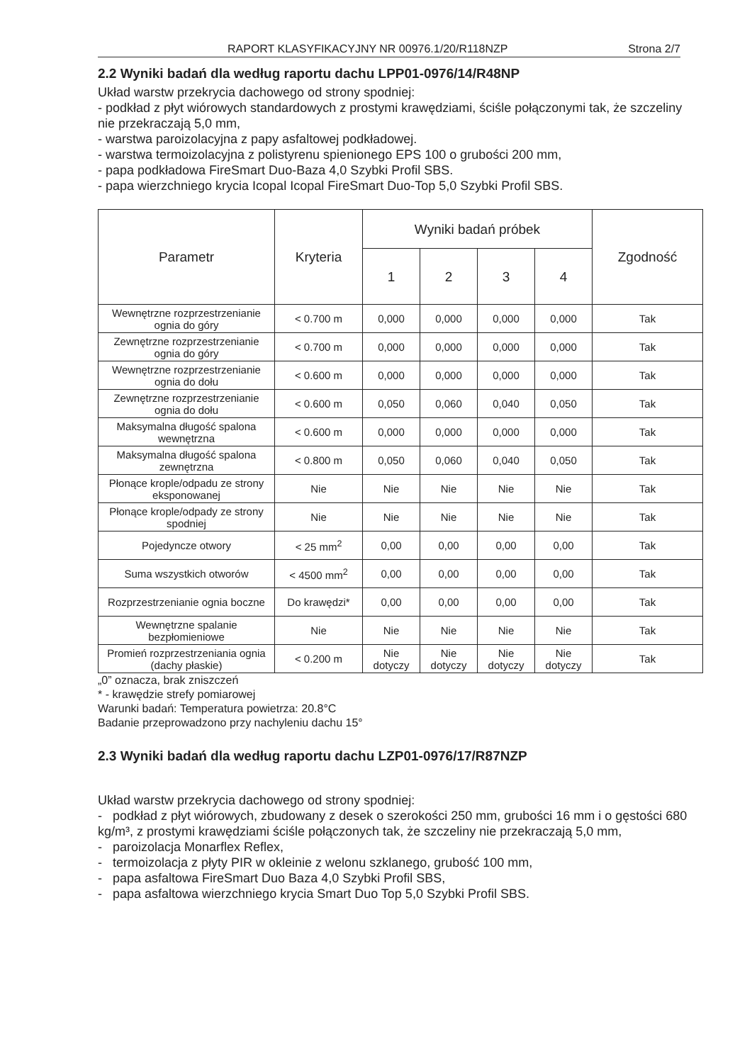RAPORT KLASYFIKACYJNY NR 00976.1/20/R118NZP Strona 2/7
2.2 Wyniki badań dla według raportu dachu LPP01-0976/14/R48NP
Układ warstw przekrycia dachowego od strony spodniej:
- podkład z płyt wiórowych standardowych z prostymi krawędziami, ściśle połączonymi tak, że szczeliny nie przekraczają 5,0 mm,
- warstwa paroizolacyjna z papy asfaltowej podkładowej.
- warstwa termoizolacyjna z polistyrenu spienionego EPS 100 o grubości 200 mm,
- papa podkładowa FireSmart Duo-Baza 4,0 Szybki Profil SBS.
- papa wierzchniego krycia Icopal Icopal FireSmart Duo-Top 5,0 Szybki Profil SBS.
| Parametr | Kryteria | Wyniki badań próbek | | | | Zgodność |
| --- | --- | --- | --- | --- | --- | --- |
| | | 1 | 2 | 3 | 4 | |
| Wewnętrzne rozprzestrzenianie ognia do góry | < 0.700 m | 0,000 | 0,000 | 0,000 | 0,000 | Tak |
| Zewnętrzne rozprzestrzenianie ognia do góry | < 0.700 m | 0,000 | 0,000 | 0,000 | 0,000 | Tak |
| Wewnętrzne rozprzestrzenianie ognia do dołu | < 0.600 m | 0,000 | 0,000 | 0,000 | 0,000 | Tak |
| Zewnętrzne rozprzestrzenianie ognia do dołu | < 0.600 m | 0,050 | 0,060 | 0,040 | 0,050 | Tak |
| Maksymalna długość spalona wewnętrzna | < 0.600 m | 0,000 | 0,000 | 0,000 | 0,000 | Tak |
| Maksymalna długość spalona zewnętrzna | < 0.800 m | 0,050 | 0,060 | 0,040 | 0,050 | Tak |
| Płonące krople/odpadu ze strony eksponowanej | Nie | Nie | Nie | Nie | Nie | Tak |
| Płonące krople/odpady ze strony spodniej | Nie | Nie | Nie | Nie | Nie | Tak |
| Pojedyncze otwory | < 25 mm<sup>2</sup> | 0,00 | 0,00 | 0,00 | 0,00 | Tak |
| Suma wszystkich otworów | < 4500 mm<sup>2</sup> | 0,00 | 0,00 | 0,00 | 0,00 | Tak |
| Rozprzestrzenianie ognia boczne | Do krawędzi* | 0,00 | 0,00 | 0,00 | 0,00 | Tak |
| Wewnętrzne spalanie bezpłomieniowe | Nie | Nie | Nie | Nie | Nie | Tak |
| Promień rozprzestrzeniania ognia (dachy płaskie) | < 0.200 m | Nie dotyczy | Nie dotyczy | Nie dotyczy | Nie dotyczy | Tak |
„0” oznacza, brak zniszczeń
* - krawędzie strefy pomiarowej
Warunki badań: Temperatura powietrza: 20.8°C
Badanie przeprowadzono przy nachyleniu dachu 15°
2.3 Wyniki badań dla według raportu dachu LZP01-0976/17/R87NZP
Układ warstw przekrycia dachowego od strony spodniej:
- podkład z płyt wiórowych, zbudowany z desek o szerokości 250 mm, grubości 16 mm i o gęstości 680 kg/m³, z prostymi krawędziami ściśle połączonych tak, że szczeliny nie przekraczają 5,0 mm,
- paroizolacja Monarflex Reflex,
- termoizolacja z płyty PIR w okleinie z welonu szklanego, grubość 100 mm,
- papa asfaltowa FireSmart Duo Baza 4,0 Szybki Profil SBS,
- papa asfaltowa wierzchniego krycia Smart Duo Top 5,0 Szybki Profil SBS.